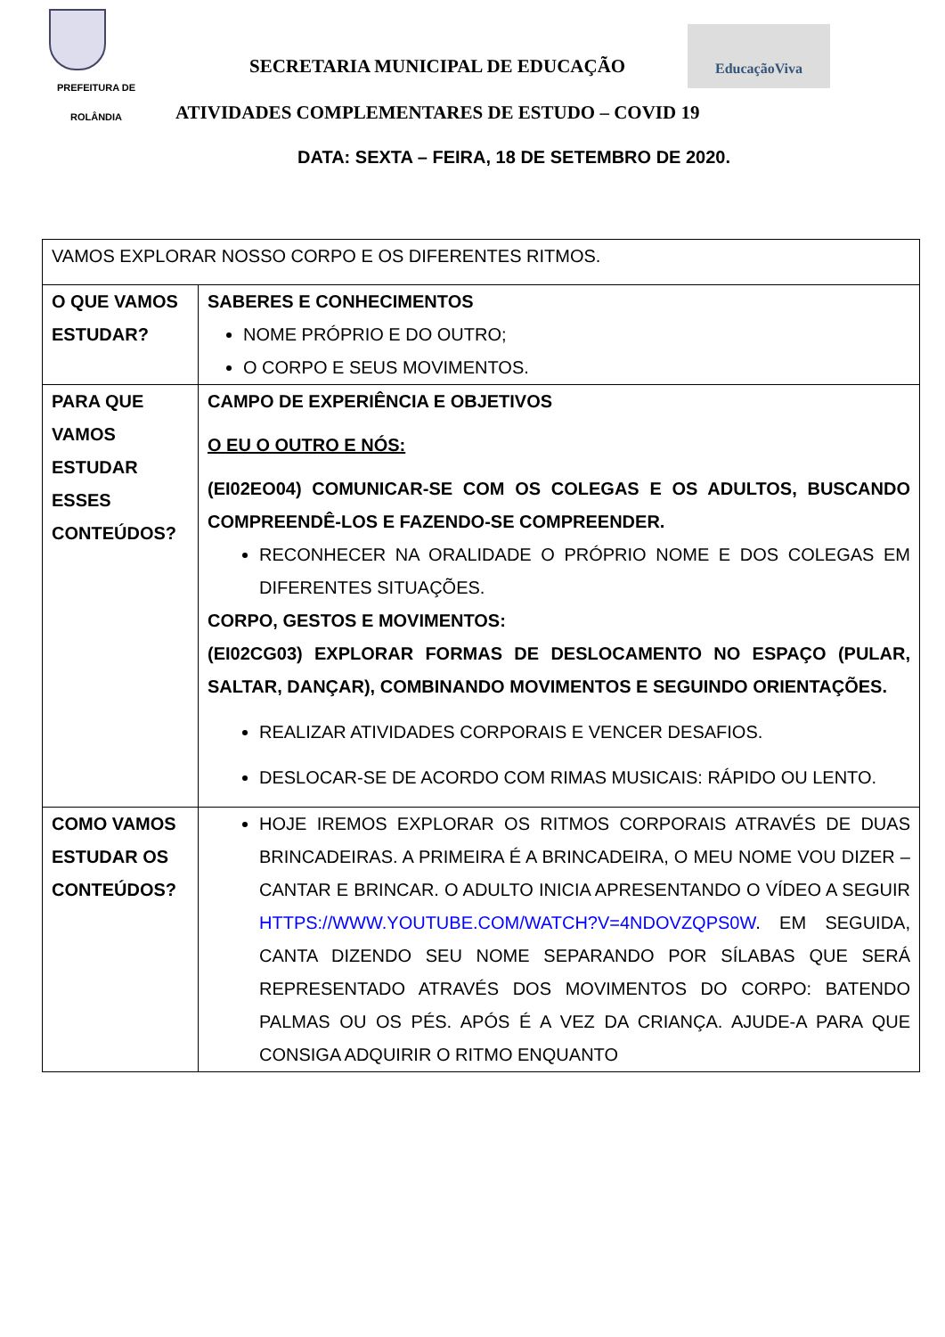PREFEITURA DE
ROLÂNDIA
SECRETARIA MUNICIPAL DE EDUCAÇÃO
EducaçãoViva
ATIVIDADES COMPLEMENTARES DE ESTUDO – COVID 19
DATA: SEXTA – FEIRA, 18 DE SETEMBRO DE 2020.
| VAMOS EXPLORAR NOSSO CORPO E OS DIFERENTES RITMOS. | |
| O QUE VAMOS ESTUDAR? | SABERES E CONHECIMENTOS NOME PRÓPRIO E DO OUTRO; O CORPO E SEUS MOVIMENTOS. |
| PARA QUE VAMOS ESTUDAR ESSES CONTEÚDOS? | CAMPO DE EXPERIÊNCIA E OBJETIVOS O EU O OUTRO E NÓS: (EI02EO04) COMUNICAR-SE COM OS COLEGAS E OS ADULTOS, BUSCANDO COMPREENDÊ-LOS E FAZENDO-SE COMPREENDER. RECONHECER NA ORALIDADE O PRÓPRIO NOME E DOS COLEGAS EM DIFERENTES SITUAÇÕES. CORPO, GESTOS E MOVIMENTOS: (EI02CG03) EXPLORAR FORMAS DE DESLOCAMENTO NO ESPAÇO (PULAR, SALTAR, DANÇAR), COMBINANDO MOVIMENTOS E SEGUINDO ORIENTAÇÕES. REALIZAR ATIVIDADES CORPORAIS E VENCER DESAFIOS. DESLOCAR-SE DE ACORDO COM RIMAS MUSICAIS: RÁPIDO OU LENTO. |
| COMO VAMOS ESTUDAR OS CONTEÚDOS? | HOJE IREMOS EXPLORAR OS RITMOS CORPORAIS ATRAVÉS DE DUAS BRINCADEIRAS. A PRIMEIRA É A BRINCADEIRA, O MEU NOME VOU DIZER – CANTAR E BRINCAR. O ADULTO INICIA APRESENTANDO O VÍDEO A SEGUIR HTTPS://WWW.YOUTUBE.COM/WATCH?V=4NDOVZQPS0W . EM SEGUIDA, CANTA DIZENDO SEU NOME SEPARANDO POR SÍLABAS QUE SERÁ REPRESENTADO ATRAVÉS DOS MOVIMENTOS DO CORPO: BATENDO PALMAS OU OS PÉS. APÓS É A VEZ DA CRIANÇA. AJUDE-A PARA QUE CONSIGA ADQUIRIR O RITMO ENQUANTO |